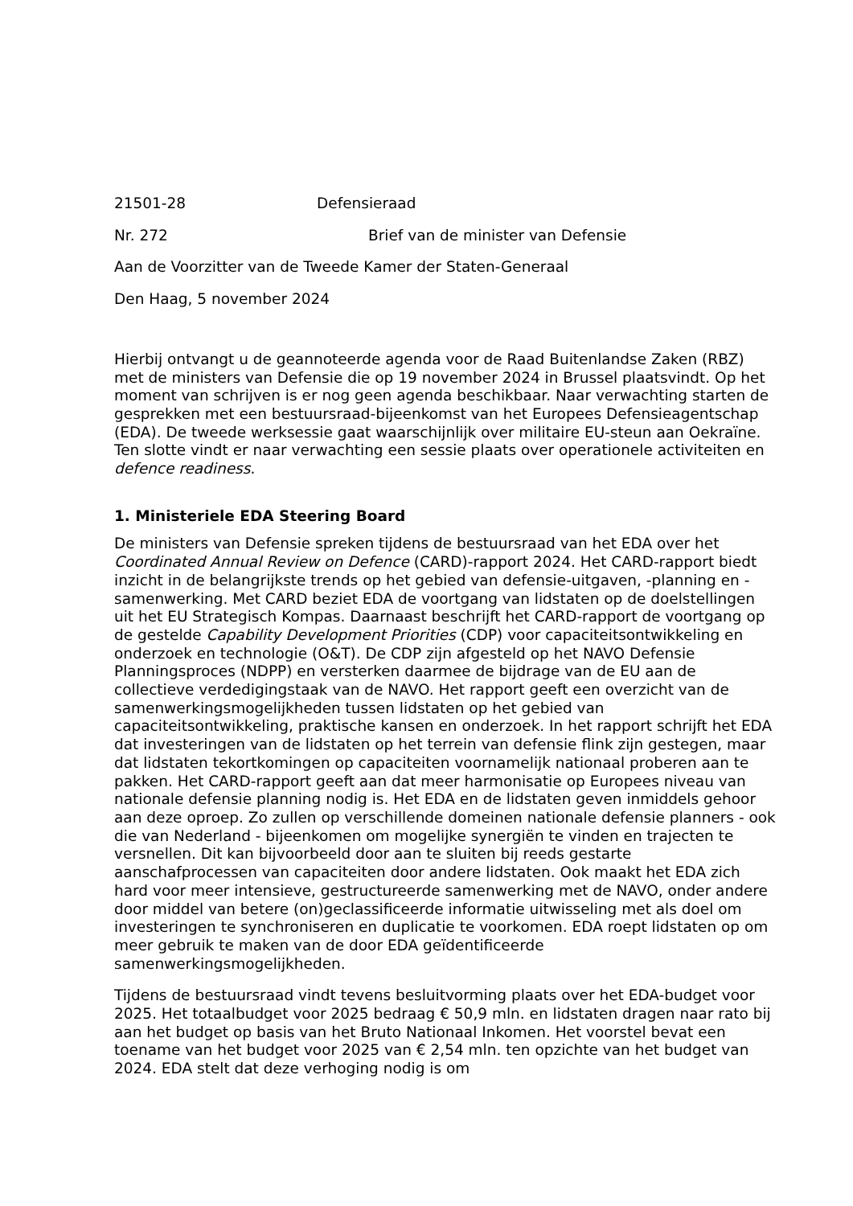21501-28 Defensieraad
Nr. 272 Brief van de minister van Defensie
Aan de Voorzitter van de Tweede Kamer der Staten-Generaal
Den Haag, 5 november 2024
Hierbij ontvangt u de geannoteerde agenda voor de Raad Buitenlandse Zaken (RBZ) met de ministers van Defensie die op 19 november 2024 in Brussel plaatsvindt. Op het moment van schrijven is er nog geen agenda beschikbaar. Naar verwachting starten de gesprekken met een bestuursraad-bijeenkomst van het Europees Defensieagentschap (EDA). De tweede werksessie gaat waarschijnlijk over militaire EU-steun aan Oekraïne. Ten slotte vindt er naar verwachting een sessie plaats over operationele activiteiten en defence readiness.
1. Ministeriele EDA Steering Board
De ministers van Defensie spreken tijdens de bestuursraad van het EDA over het Coordinated Annual Review on Defence (CARD)-rapport 2024. Het CARD-rapport biedt inzicht in de belangrijkste trends op het gebied van defensie-uitgaven, -planning en -samenwerking. Met CARD beziet EDA de voortgang van lidstaten op de doelstellingen uit het EU Strategisch Kompas. Daarnaast beschrijft het CARD-rapport de voortgang op de gestelde Capability Development Priorities (CDP) voor capaciteitsontwikkeling en onderzoek en technologie (O&T). De CDP zijn afgesteld op het NAVO Defensie Planningsproces (NDPP) en versterken daarmee de bijdrage van de EU aan de collectieve verdedigingstaak van de NAVO. Het rapport geeft een overzicht van de samenwerkingsmogelijkheden tussen lidstaten op het gebied van capaciteitsontwikkeling, praktische kansen en onderzoek. In het rapport schrijft het EDA dat investeringen van de lidstaten op het terrein van defensie flink zijn gestegen, maar dat lidstaten tekortkomingen op capaciteiten voornamelijk nationaal proberen aan te pakken. Het CARD-rapport geeft aan dat meer harmonisatie op Europees niveau van nationale defensie planning nodig is. Het EDA en de lidstaten geven inmiddels gehoor aan deze oproep. Zo zullen op verschillende domeinen nationale defensie planners - ook die van Nederland - bijeenkomen om mogelijke synergiën te vinden en trajecten te versnellen. Dit kan bijvoorbeeld door aan te sluiten bij reeds gestarte aanschafprocessen van capaciteiten door andere lidstaten. Ook maakt het EDA zich hard voor meer intensieve, gestructureerde samenwerking met de NAVO, onder andere door middel van betere (on)geclassificeerde informatie uitwisseling met als doel om investeringen te synchroniseren en duplicatie te voorkomen. EDA roept lidstaten op om meer gebruik te maken van de door EDA geïdentificeerde samenwerkingsmogelijkheden.
Tijdens de bestuursraad vindt tevens besluitvorming plaats over het EDA-budget voor 2025. Het totaalbudget voor 2025 bedraag € 50,9 mln. en lidstaten dragen naar rato bij aan het budget op basis van het Bruto Nationaal Inkomen. Het voorstel bevat een toename van het budget voor 2025 van € 2,54 mln. ten opzichte van het budget van 2024. EDA stelt dat deze verhoging nodig is om